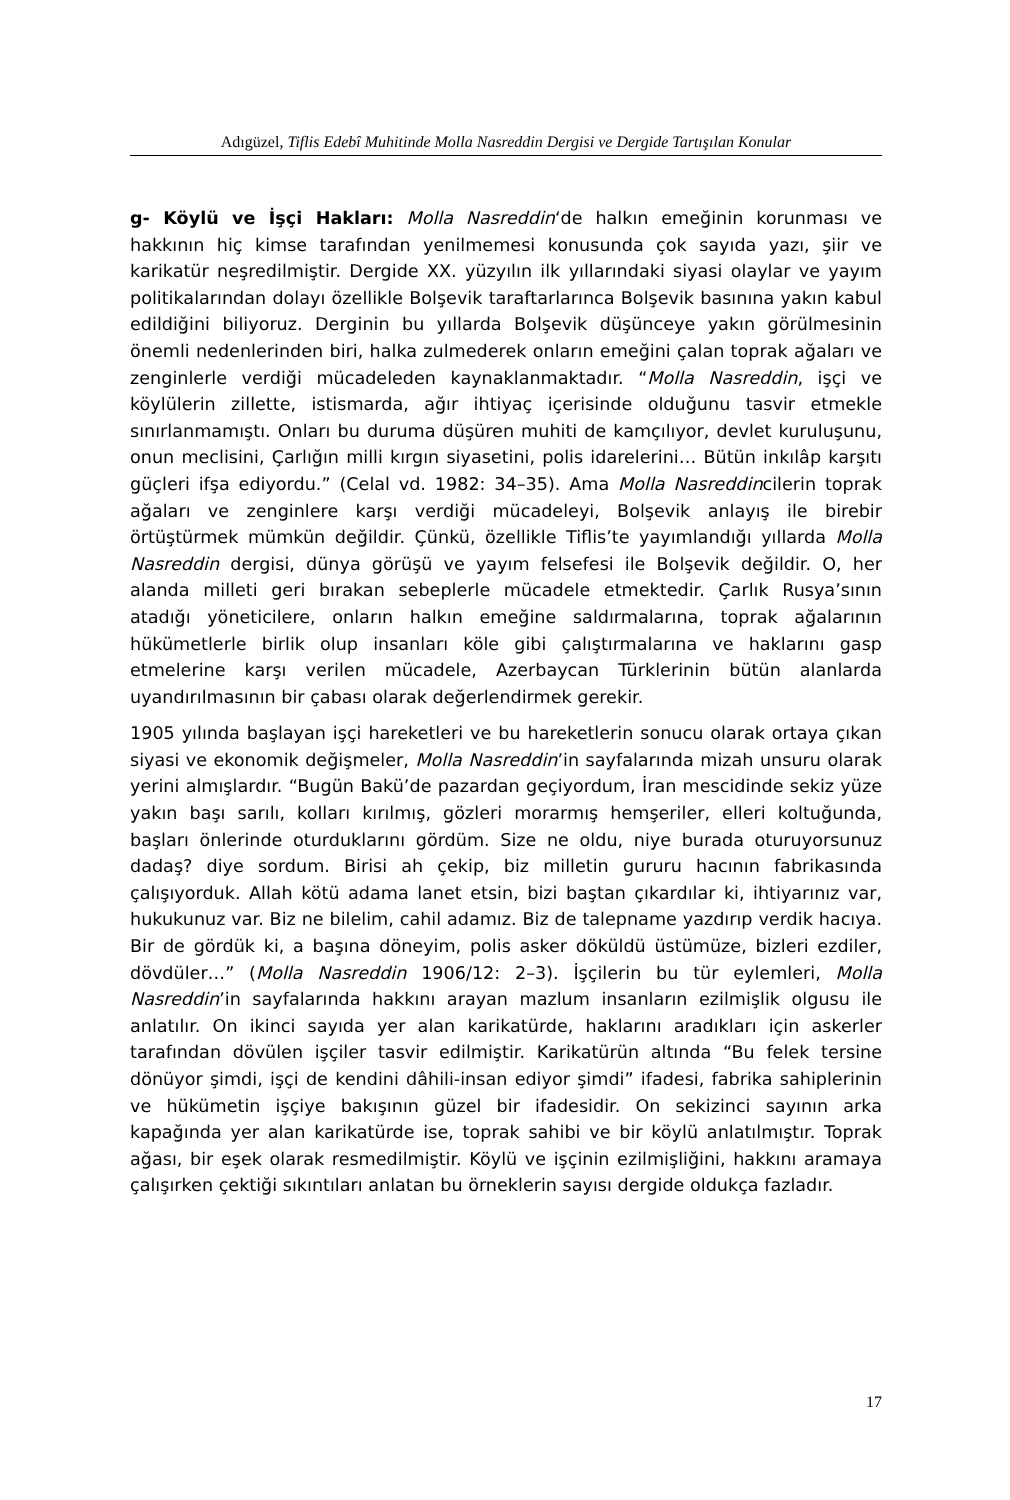Adıgüzel, Tiflis Edebî Muhitinde Molla Nasreddin Dergisi ve Dergide Tartışılan Konular
g- Köylü ve İşçi Hakları: Molla Nasreddin‘de halkın emeğinin korunması ve hakkının hiç kimse tarafından yenilmemesi konusunda çok sayıda yazı, şiir ve karikatür neşredilmiştir. Dergide XX. yüzyılın ilk yıllarındaki siyasi olaylar ve yayım politikalarından dolayı özellikle Bolşevik taraftarlarınca Bolşevik basınına yakın kabul edildiğini biliyoruz. Derginin bu yıllarda Bolşevik düşünceye yakın görülmesinin önemli nedenlerinden biri, halka zulmederek onların emeğini çalan toprak ağaları ve zenginlerle verdiği mücadeleden kaynaklanmaktadır. “Molla Nasreddin, işçi ve köylülerin zillette, istismarda, ağır ihtiyaç içerisinde olduğunu tasvir etmekle sınırlanmamıştı. Onları bu duruma düşüren muhiti de kamçılıyor, devlet kuruluşunu, onun meclisini, Çarlığın milli kırgın siyasetini, polis idarelerini… Bütün inkılâp karşıtı güçleri ifşa ediyordu.” (Celal vd. 1982: 34–35). Ama Molla Nasreddincilerin toprak ağaları ve zenginlere karşı verdiği mücadeleyi, Bolşevik anlayış ile birebir örtüştürmek mümkün değildir. Çünkü, özellikle Tiflis’te yayımlandığı yıllarda Molla Nasreddin dergisi, dünya görüşü ve yayım felsefesi ile Bolşevik değildir. O, her alanda milleti geri bırakan sebeplerle mücadele etmektedir. Çarlık Rusya’sının atadığı yöneticilere, onların halkın emeğine saldırmalarına, toprak ağalarının hükümetlerle birlik olup insanları köle gibi çalıştırmalarına ve haklarını gasp etmelerine karşı verilen mücadele, Azerbaycan Türklerinin bütün alanlarda uyandırılmasının bir çabası olarak değerlendirmek gerekir.
1905 yılında başlayan işçi hareketleri ve bu hareketlerin sonucu olarak ortaya çıkan siyasi ve ekonomik değişmeler, Molla Nasreddin’in sayfalarında mizah unsuru olarak yerini almışlardır. “Bugün Bakü’de pazardan geçiyordum, İran mescidinde sekiz yüze yakın başı sarılı, kolları kırılmış, gözleri morarmış hemşeriler, elleri koltuğunda, başları önlerinde oturduklarını gördüm. Size ne oldu, niye burada oturuyorsunuz dadaş? diye sordum. Birisi ah çekip, biz milletin gururu hacının fabrikasında çalışıyorduk. Allah kötü adama lanet etsin, bizi baştan çıkardılar ki, ihtiyarınız var, hukukunuz var. Biz ne bilelim, cahil adamız. Biz de talepname yazdırıp verdik hacıya. Bir de gördük ki, a başına döneyim, polis asker döküldü üstümüze, bizleri ezdiler, dövdüler…” (Molla Nasreddin 1906/12: 2–3). İşçilerin bu tür eylemleri, Molla Nasreddin’in sayfalarında hakkını arayan mazlum insanların ezilmişlik olgusu ile anlatılır. On ikinci sayıda yer alan karikatürde, haklarını aradıkları için askerler tarafından dövülen işçiler tasvir edilmiştir. Karikatürün altında “Bu felek tersine dönüyor şimdi, işçi de kendini dâhili-insan ediyor şimdi” ifadesi, fabrika sahiplerinin ve hükümetin işçiye bakışının güzel bir ifadesidir. On sekizinci sayının arka kapağında yer alan karikatürde ise, toprak sahibi ve bir köylü anlatılmıştır. Toprak ağası, bir eşek olarak resmedilmiştir. Köylü ve işçinin ezilmişliğini, hakkını aramaya çalışırken çektiği sıkıntıları anlatan bu örneklerin sayısı dergide oldukça fazladır.
17